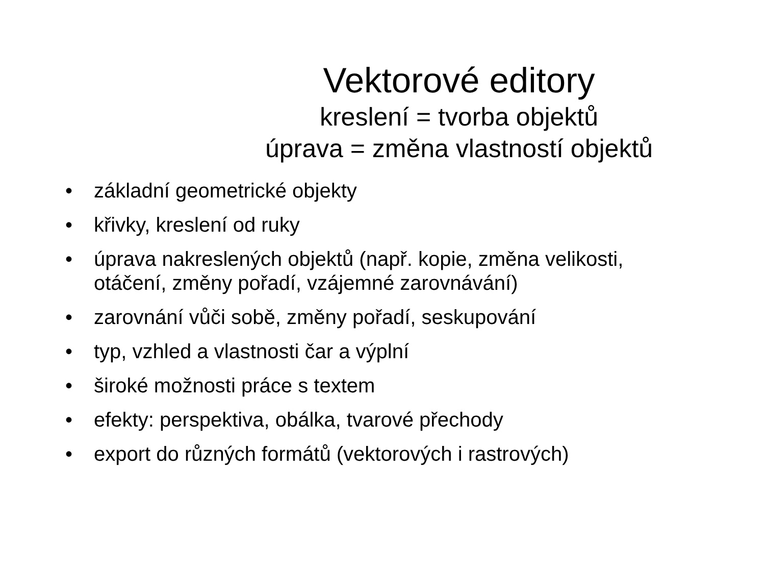Vektorové editory
kreslení = tvorba objektů
úprava = změna vlastností objektů
• základní geometrické objekty
• křivky, kreslení od ruky
• úprava nakreslených objektů (např. kopie, změna velikosti, otáčení, změny pořadí, vzájemné zarovnávání)
• zarovnání vůči sobě, změny pořadí, seskupování
• typ, vzhled a vlastnosti čar a výplní
• široké možnosti práce s textem
• efekty: perspektiva, obálka, tvarové přechody
• export do různých formátů (vektorových i rastrových)